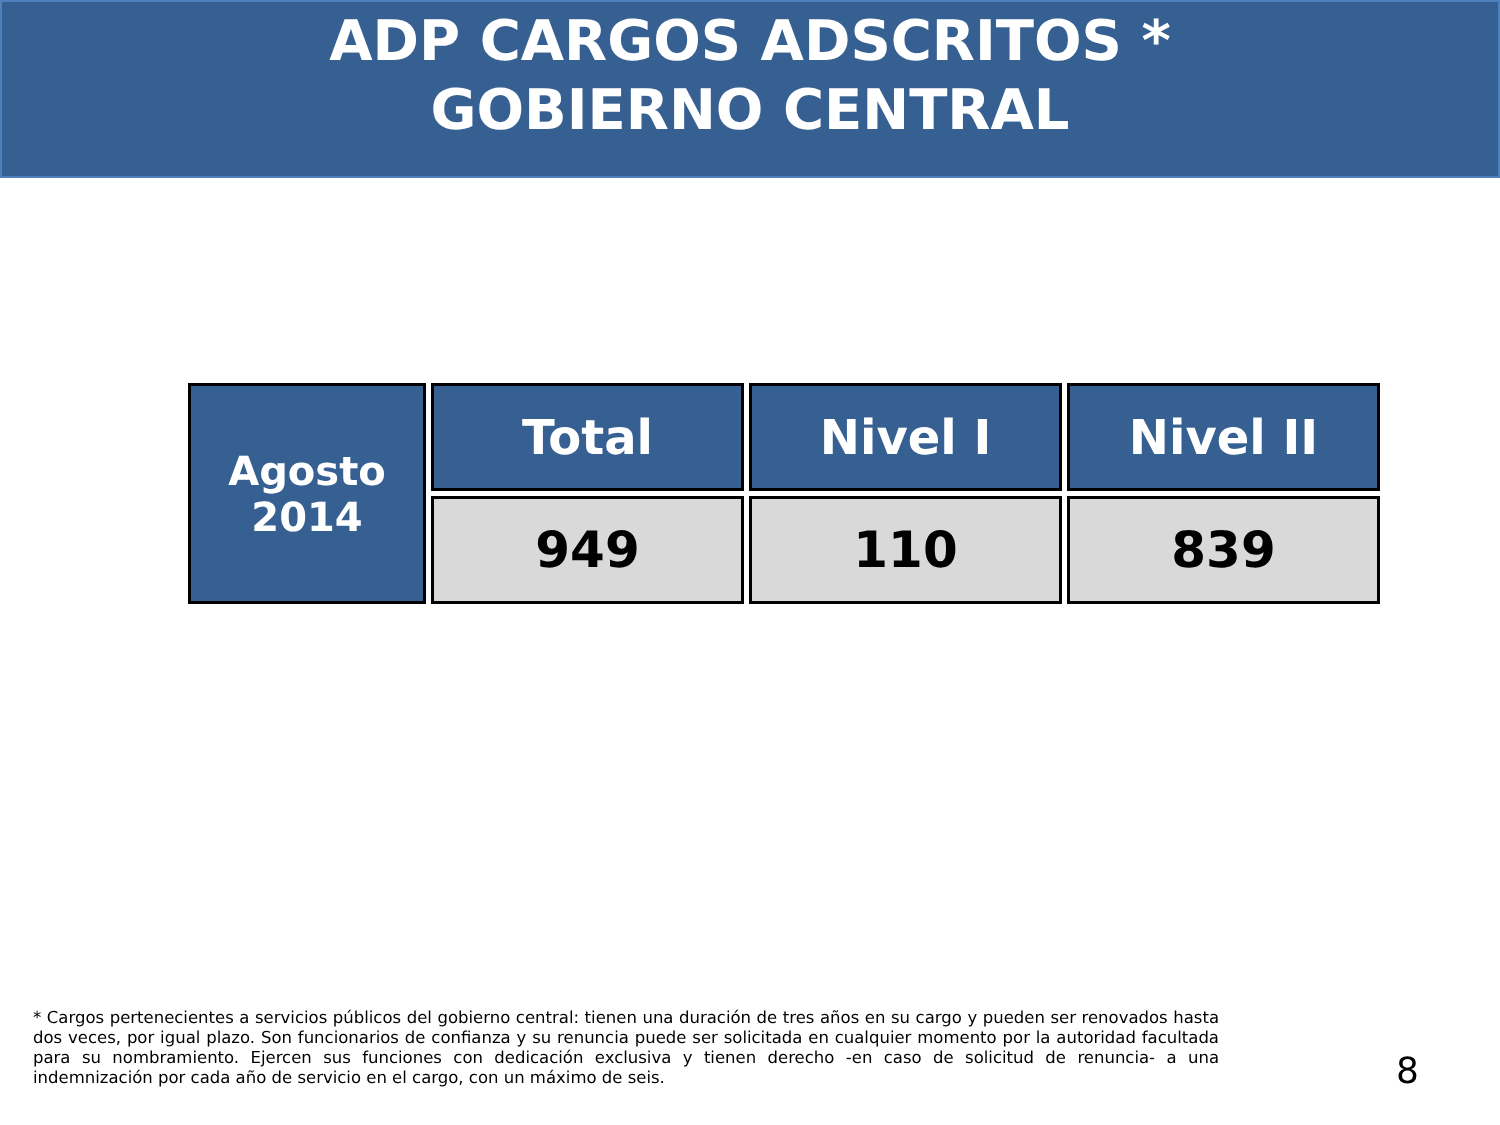ADP CARGOS ADSCRITOS *
GOBIERNO CENTRAL
| Agosto 2014 | Total | Nivel I | Nivel II |
| --- | --- | --- | --- |
| | 949 | 110 | 839 |
* Cargos pertenecientes a servicios públicos del gobierno central: tienen una duración de tres años en su cargo y pueden ser renovados hasta dos veces, por igual plazo. Son funcionarios de confianza y su renuncia puede ser solicitada en cualquier momento por la autoridad facultada para su nombramiento. Ejercen sus funciones con dedicación exclusiva y tienen derecho -en caso de solicitud de renuncia- a una indemnización por cada año de servicio en el cargo, con un máximo de seis.
8